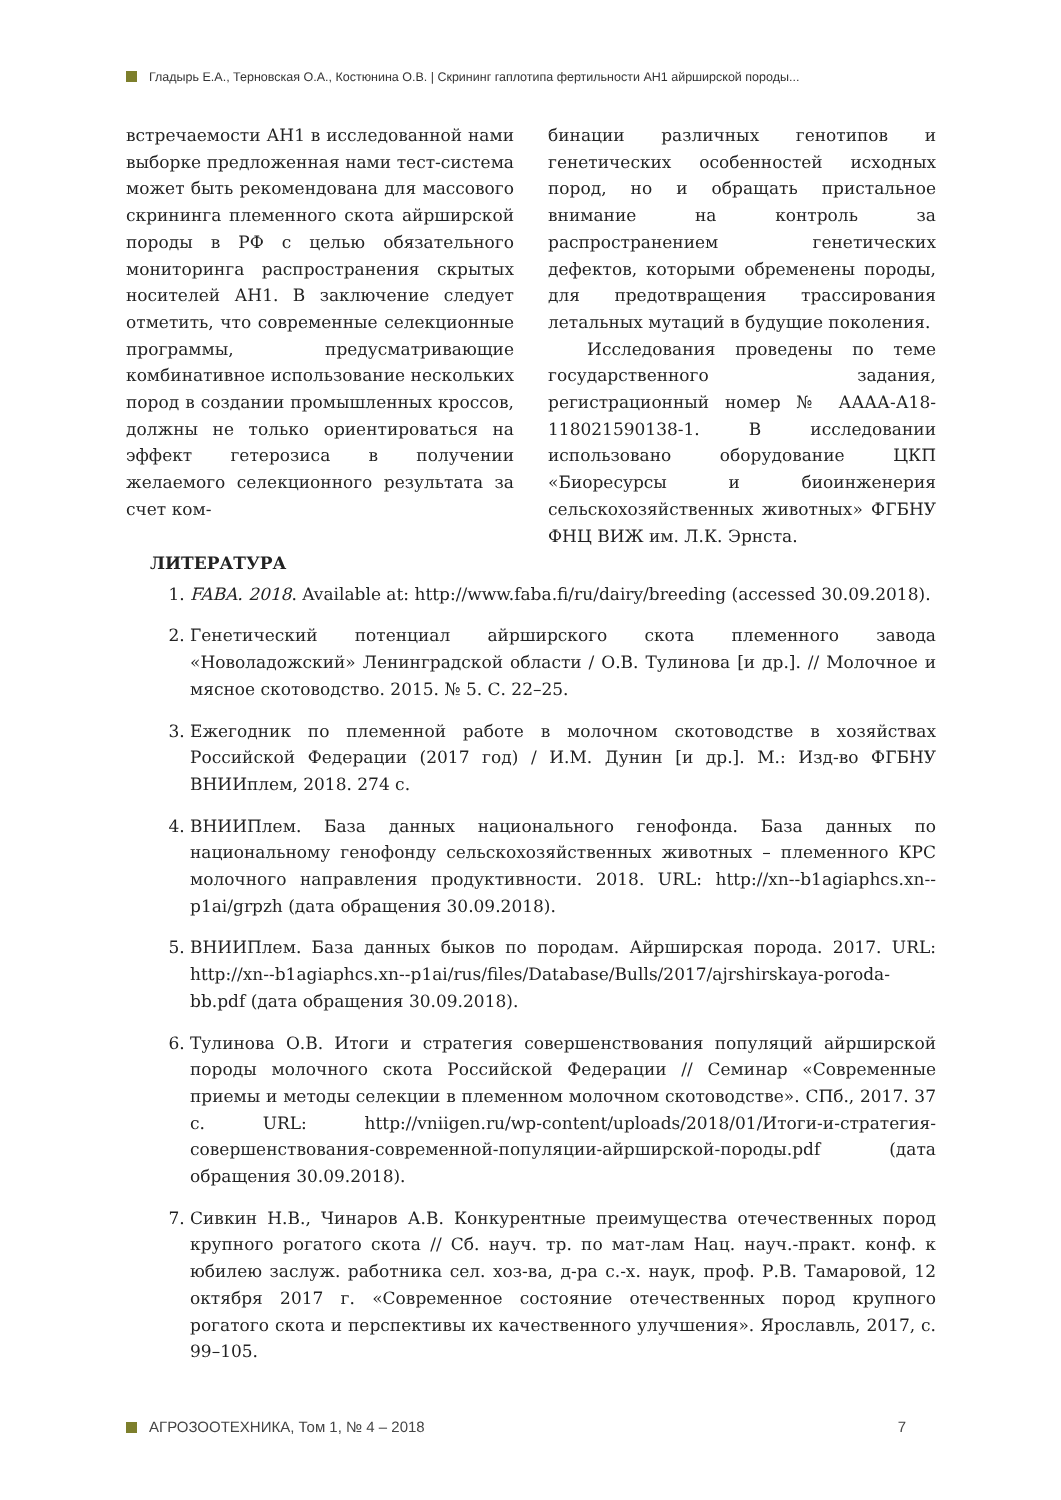Гладырь Е.А., Терновская О.А., Костюнина О.В. | Скрининг гаплотипа фертильности AH1 айрширской породы...
встречаемости АН1 в исследованной нами выборке предложенная нами тест-система может быть рекомендована для массового скрининга племенного скота айрширской породы в РФ с целью обязательного мониторинга распространения скрытых носителей АН1. В заключение следует отметить, что современные селекционные программы, предусматривающие комбинативное использование нескольких пород в создании промышленных кроссов, должны не только ориентироваться на эффект гетерозиса в получении желаемого селекционного результата за счет ком-
бинации различных генотипов и генетических особенностей исходных пород, но и обращать пристальное внимание на контроль за распространением генетических дефектов, которыми обременены породы, для предотвращения трассирования летальных мутаций в будущие поколения.
Исследования проведены по теме государственного задания, регистрационный номер № АААА-А18-118021590138-1. В исследовании использовано оборудование ЦКП «Биоресурсы и биоинженерия сельскохозяйственных животных» ФГБНУ ФНЦ ВИЖ им. Л.К. Эрнста.
ЛИТЕРАТУРА
1. FABA. 2018. Available at: http://www.faba.fi/ru/dairy/breeding (accessed 30.09.2018).
2. Генетический потенциал айрширского скота племенного завода «Новоладожский» Ленинградской области / О.В. Тулинова [и др.]. // Молочное и мясное скотоводство. 2015. № 5. С. 22–25.
3. Ежегодник по племенной работе в молочном скотоводстве в хозяйствах Российской Федерации (2017 год) / И.М. Дунин [и др.]. М.: Изд-во ФГБНУ ВНИИплем, 2018. 274 с.
4. ВНИИПлем. База данных национального генофонда. База данных по национальному генофонду сельскохозяйственных животных – племенного КРС молочного направления продуктивности. 2018. URL: http://xn--b1agiaphcs.xn--p1ai/grpzh (дата обращения 30.09.2018).
5. ВНИИПлем. База данных быков по породам. Айрширская порода. 2017. URL: http://xn--b1agiaphcs.xn--p1ai/rus/files/Database/Bulls/2017/ajrshirskaya-poroda-bb.pdf (дата обращения 30.09.2018).
6. Тулинова О.В. Итоги и стратегия совершенствования популяций айрширской породы молочного скота Российской Федерации // Семинар «Современные приемы и методы селекции в племенном молочном скотоводстве». СПб., 2017. 37 с. URL: http://vniigen.ru/wp-content/uploads/2018/01/Итоги-и-стратегия-совершенствования-современной-популяции-айрширской-породы.pdf (дата обращения 30.09.2018).
7. Сивкин Н.В., Чинаров А.В. Конкурентные преимущества отечественных пород крупного рогатого скота // Сб. науч. тр. по мат-лам Нац. науч.-практ. конф. к юбилею заслуж. работника сел. хоз-ва, д-ра с.-х. наук, проф. Р.В. Тамаровой, 12 октября 2017 г. «Современное состояние отечественных пород крупного рогатого скота и перспективы их качественного улучшения». Ярославль, 2017, с. 99–105.
АГРОЗООТЕХНИКА, Том 1, № 4 – 2018 7